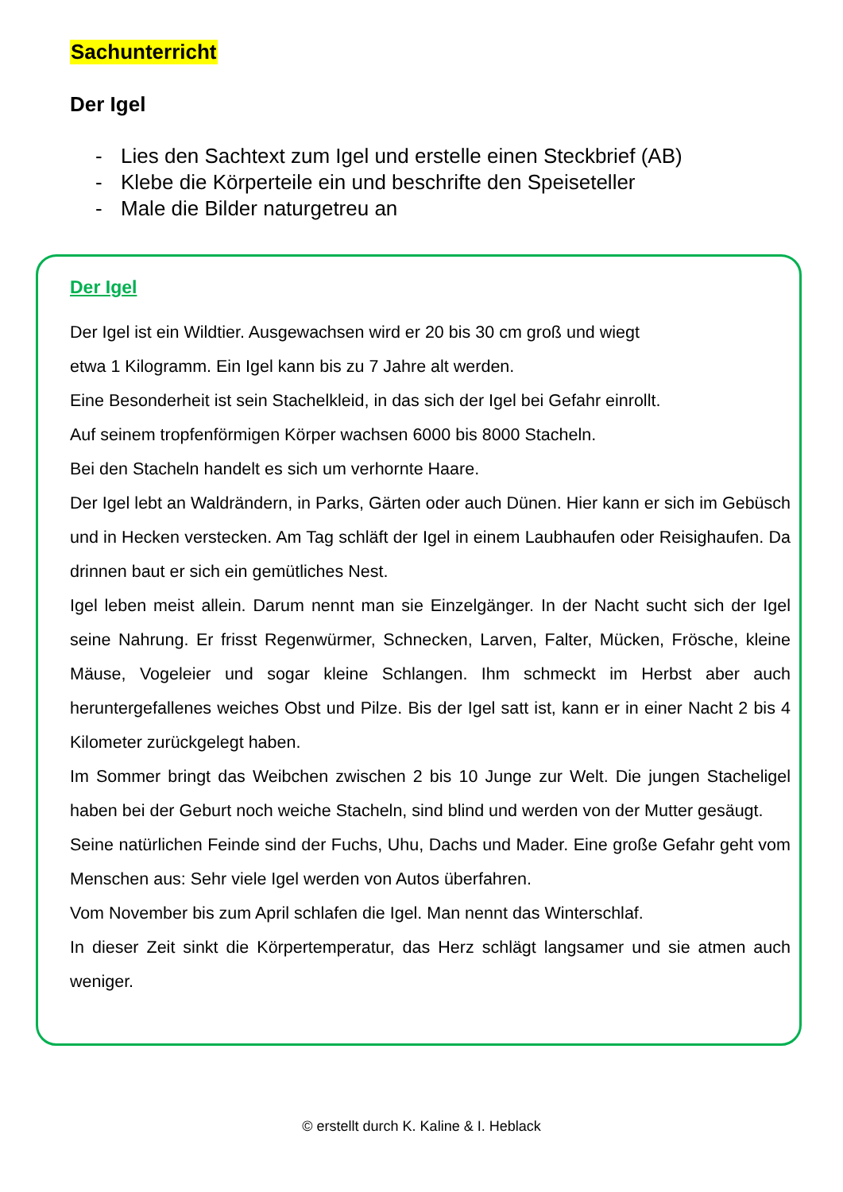Sachunterricht
Der Igel
- Lies den Sachtext zum Igel und erstelle einen Steckbrief (AB)
- Klebe die Körperteile ein und beschrifte den Speiseteller
- Male die Bilder naturgetreu an
Der Igel
Der Igel ist ein Wildtier. Ausgewachsen wird er 20 bis 30 cm groß und wiegt
etwa 1 Kilogramm. Ein Igel kann bis zu 7 Jahre alt werden.
Eine Besonderheit ist sein Stachelkleid, in das sich der Igel bei Gefahr einrollt.
Auf seinem tropfenförmigen Körper wachsen 6000 bis 8000 Stacheln.
Bei den Stacheln handelt es sich um verhornte Haare.
Der Igel lebt an Waldrändern, in Parks, Gärten oder auch Dünen. Hier kann er sich im Gebüsch und in Hecken verstecken. Am Tag schläft der Igel in einem Laubhaufen oder Reisighaufen. Da drinnen baut er sich ein gemütliches Nest.
Igel leben meist allein. Darum nennt man sie Einzelgänger. In der Nacht sucht sich der Igel seine Nahrung. Er frisst Regenwürmer, Schnecken, Larven, Falter, Mücken, Frösche, kleine Mäuse, Vogeleier und sogar kleine Schlangen. Ihm schmeckt im Herbst aber auch heruntergefallenes weiches Obst und Pilze. Bis der Igel satt ist, kann er in einer Nacht 2 bis 4 Kilometer zurückgelegt haben.
Im Sommer bringt das Weibchen zwischen 2 bis 10 Junge zur Welt. Die jungen Stacheligel haben bei der Geburt noch weiche Stacheln, sind blind und werden von der Mutter gesäugt.
Seine natürlichen Feinde sind der Fuchs, Uhu, Dachs und Mader. Eine große Gefahr geht vom Menschen aus: Sehr viele Igel werden von Autos überfahren.
Vom November bis zum April schlafen die Igel. Man nennt das Winterschlaf.
In dieser Zeit sinkt die Körpertemperatur, das Herz schlägt langsamer und sie atmen auch weniger.
© erstellt durch K. Kaline & I. Heblack